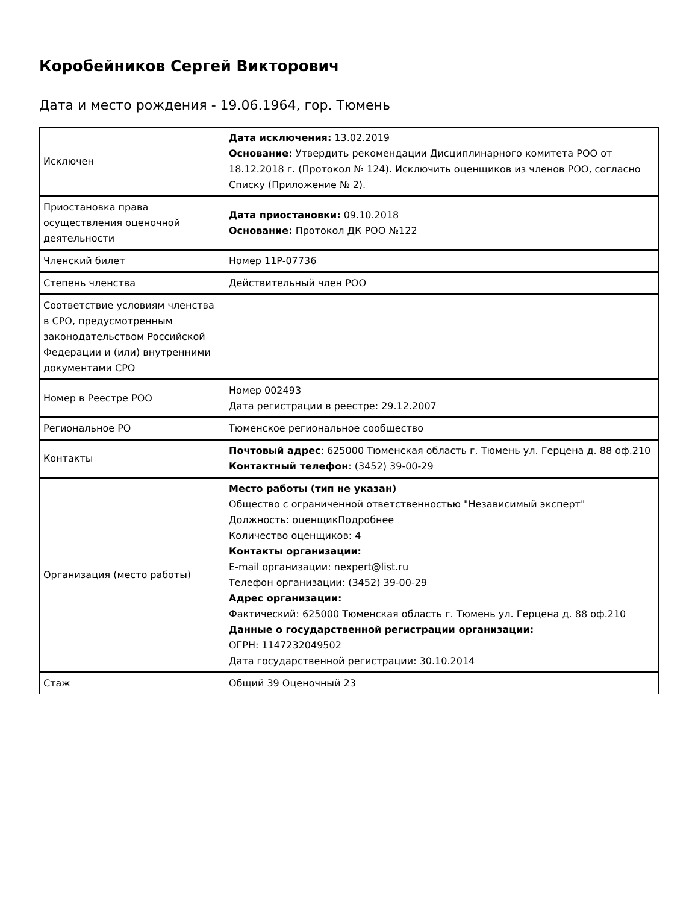Коробейников Сергей Викторович
Дата и место рождения - 19.06.1964, гор. Тюмень
| Исключен | Дата исключения: 13.02.2019 Основание: Утвердить рекомендации Дисциплинарного комитета РОО от 18.12.2018 г. (Протокол № 124). Исключить оценщиков из членов РОО, согласно Списку (Приложение № 2). |
| Приостановка права осуществления оценочной деятельности | Дата приостановки: 09.10.2018 Основание: Протокол ДК РОО №122 |
| Членский билет | Номер 11P-07736 |
| Степень членства | Действительный член РОО |
| Соответствие условиям членства в СРО, предусмотренным законодательством Российской Федерации и (или) внутренними документами СРО | |
| Номер в Реестре РОО | Номер 002493 Дата регистрации в реестре: 29.12.2007 |
| Региональное РО | Тюменское региональное сообщество |
| Контакты | Почтовый адрес : 625000 Тюменская область г. Тюмень ул. Герцена д. 88 оф.210 Контактный телефон : (3452) 39-00-29 |
| Организация (место работы) | Место работы (тип не указан) Общество с ограниченной ответственностью "Независимый эксперт" Должность: оценщикПодробнее Количество оценщиков: 4 Контакты организации: E-mail организации: nexpert@list.ru Телефон организации: (3452) 39-00-29 Адрес организации: Фактический: 625000 Тюменская область г. Тюмень ул. Герцена д. 88 оф.210 Данные о государственной регистрации организации: ОГРН: 1147232049502 Дата государственной регистрации: 30.10.2014 |
| Стаж | Общий 39 Оценочный 23 |